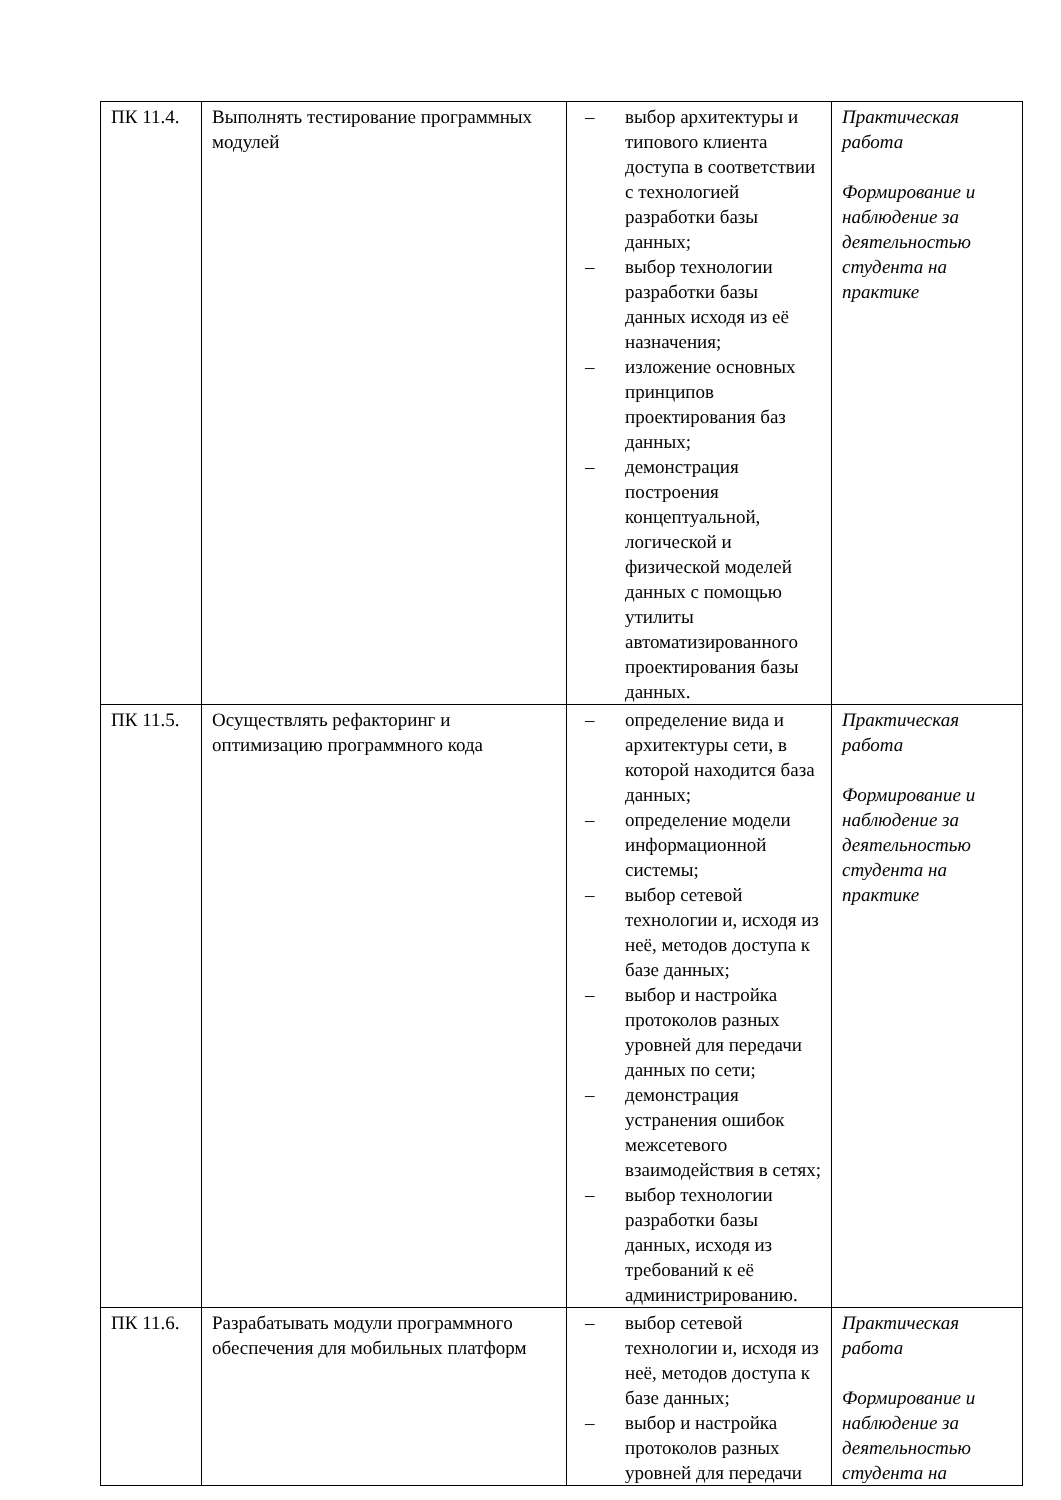| ПК 11.4. | Выполнять тестирование программных модулей | – выбор архитектуры и типового клиента доступа в соответствии с технологией разработки базы данных; – выбор технологии разработки базы данных исходя из её назначения; – изложение основных принципов проектирования баз данных; – демонстрация построения концептуальной, логической и физической моделей данных с помощью утилиты автоматизированного проектирования базы данных. | Практическая работа Формирование и наблюдение за деятельностью студента на практике |
| ПК 11.5. | Осуществлять рефакторинг и оптимизацию программного кода | – определение вида и архитектуры сети, в которой находится база данных; – определение модели информационной системы; – выбор сетевой технологии и, исходя из неё, методов доступа к базе данных; – выбор и настройка протоколов разных уровней для передачи данных по сети; – демонстрация устранения ошибок межсетевого взаимодействия в сетях; – выбор технологии разработки базы данных, исходя из требований к её администрированию. | Практическая работа Формирование и наблюдение за деятельностью студента на практике |
| ПК 11.6. | Разрабатывать модули программного обеспечения для мобильных платформ | – выбор сетевой технологии и, исходя из неё, методов доступа к базе данных; – выбор и настройка протоколов разных уровней для передачи | Практическая работа Формирование и наблюдение за деятельностью студента на |